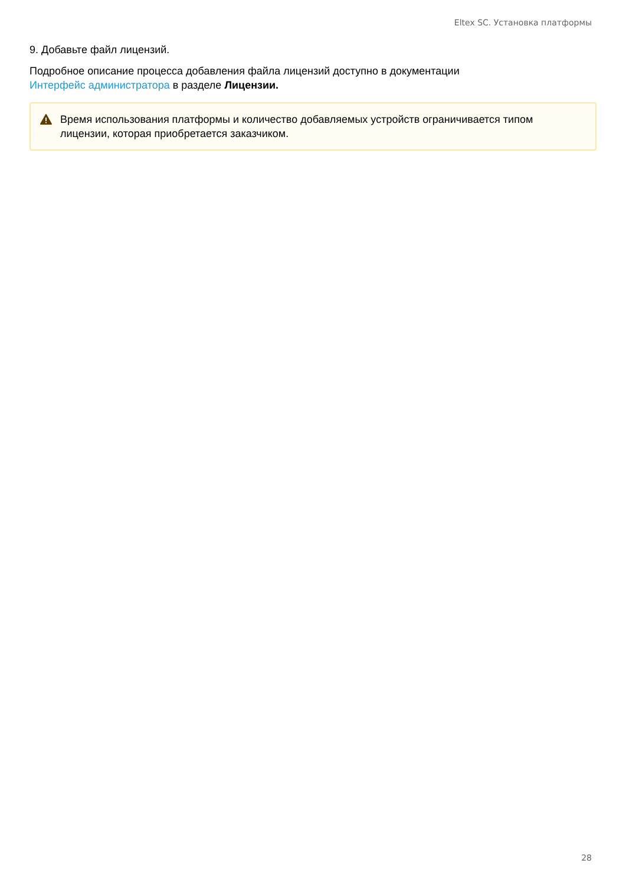Eltex SC. Установка платформы
9. Добавьте файл лицензий.
Подробное описание процесса добавления файла лицензий доступно в документации
Интерфейс администратора в разделе Лицензии.
Время использования платформы и количество добавляемых устройств ограничивается типом лицензии, которая приобретается заказчиком.
28